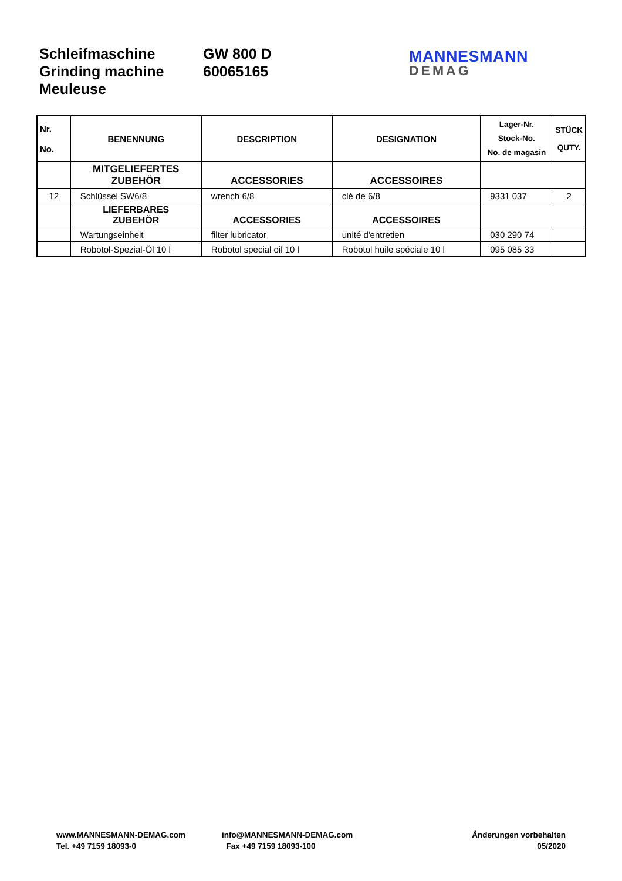Schleifmaschine
Grinding machine
Meuleuse
GW 800 D
60065165
MANNESMANN
DEMAG
| Nr. No. | BENENNUNG | DESCRIPTION | DESIGNATION | Lager-Nr. Stock-No. No. de magasin | STÜCK QUTY. |
| --- | --- | --- | --- | --- | --- |
| | MITGELIEFERTES ZUBEHÖR | ACCESSORIES | ACCESSOIRES | | |
| 12 | Schlüssel SW6/8 | wrench 6/8 | clé de 6/8 | 9331 037 | 2 |
| | LIEFERBARES ZUBEHÖR | ACCESSORIES | ACCESSOIRES | | |
| | Wartungseinheit | filter lubricator | unité d'entretien | 030 290 74 | |
| | Robotol-Spezial-Öl 10 l | Robotol special oil 10 l | Robotol huile spéciale 10 l | 095 085 33 | |
www.MANNESMANN-DEMAG.com
Tel. +49 7159 18093-0
info@MANNESMANN-DEMAG.com
Fax +49 7159 18093-100
Änderungen vorbehalten
05/2020